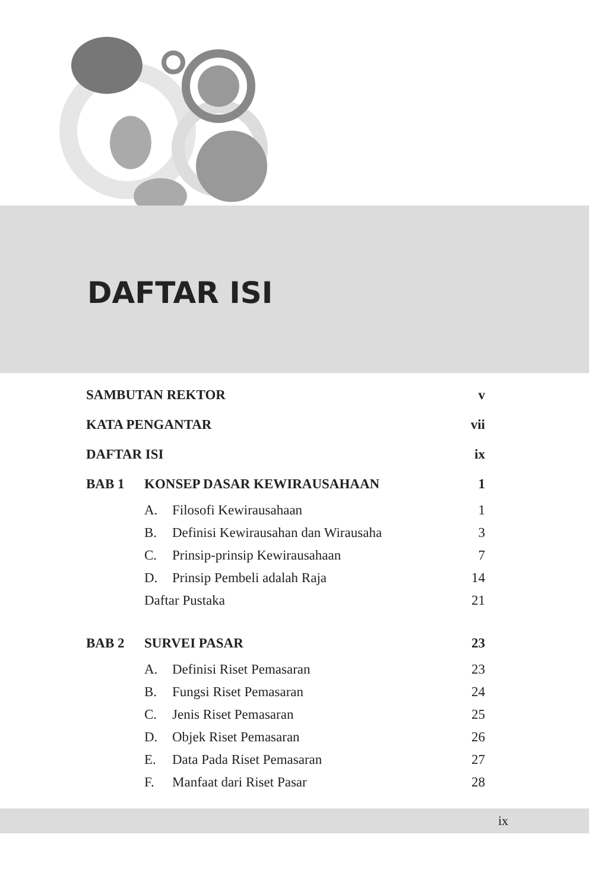DAFTAR ISI
| SAMBUTAN REKTOR | | | v |
| KATA PENGANTAR | | | vii |
| DAFTAR ISI | | | ix |
| BAB 1 | KONSEP DASAR KEWIRAUSAHAAN | | 1 |
| | A. | Filosofi Kewirausahaan | 1 |
| | B. | Definisi Kewirausahan dan Wirausaha | 3 |
| | C. | Prinsip-prinsip Kewirausahaan | 7 |
| | D. | Prinsip Pembeli adalah Raja | 14 |
| | Daftar Pustaka | | 21 |
| BAB 2 | SURVEI PASAR | | 23 |
| | A. | Definisi Riset Pemasaran | 23 |
| | B. | Fungsi Riset Pemasaran | 24 |
| | C. | Jenis Riset Pemasaran | 25 |
| | D. | Objek Riset Pemasaran | 26 |
| | E. | Data Pada Riset Pemasaran | 27 |
| | F. | Manfaat dari Riset Pasar | 28 |
ix